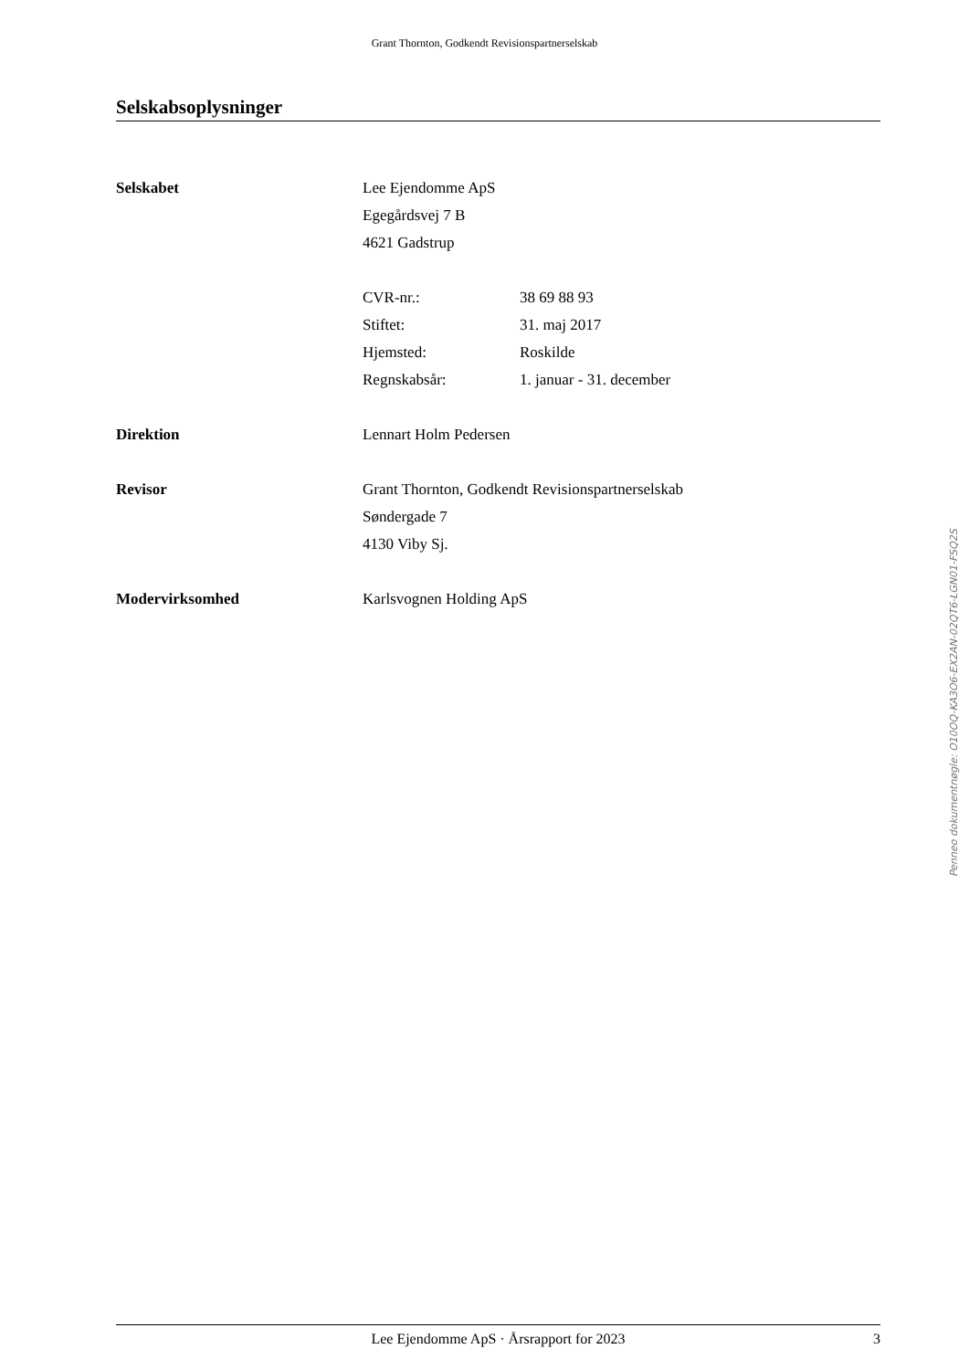Grant Thornton, Godkendt Revisionspartnerselskab
Selskabsoplysninger
Selskabet Lee Ejendomme ApS
Egegårdsvej 7 B
4621 Gadstrup
CVR-nr.: 38 69 88 93
Stiftet: 31. maj 2017
Hjemsted: Roskilde
Regnskabsår: 1. januar - 31. december
Direktion Lennart Holm Pedersen
Revisor Grant Thornton, Godkendt Revisionspartnerselskab
Søndergade 7
4130 Viby Sj.
Modervirksomhed Karlsvognen Holding ApS
Penneo dokumentnøgle: O10OQ-KA3O6-EX2AN-02QT6-LGN01-FSQ2S
Lee Ejendomme ApS · Årsrapport for 2023 3